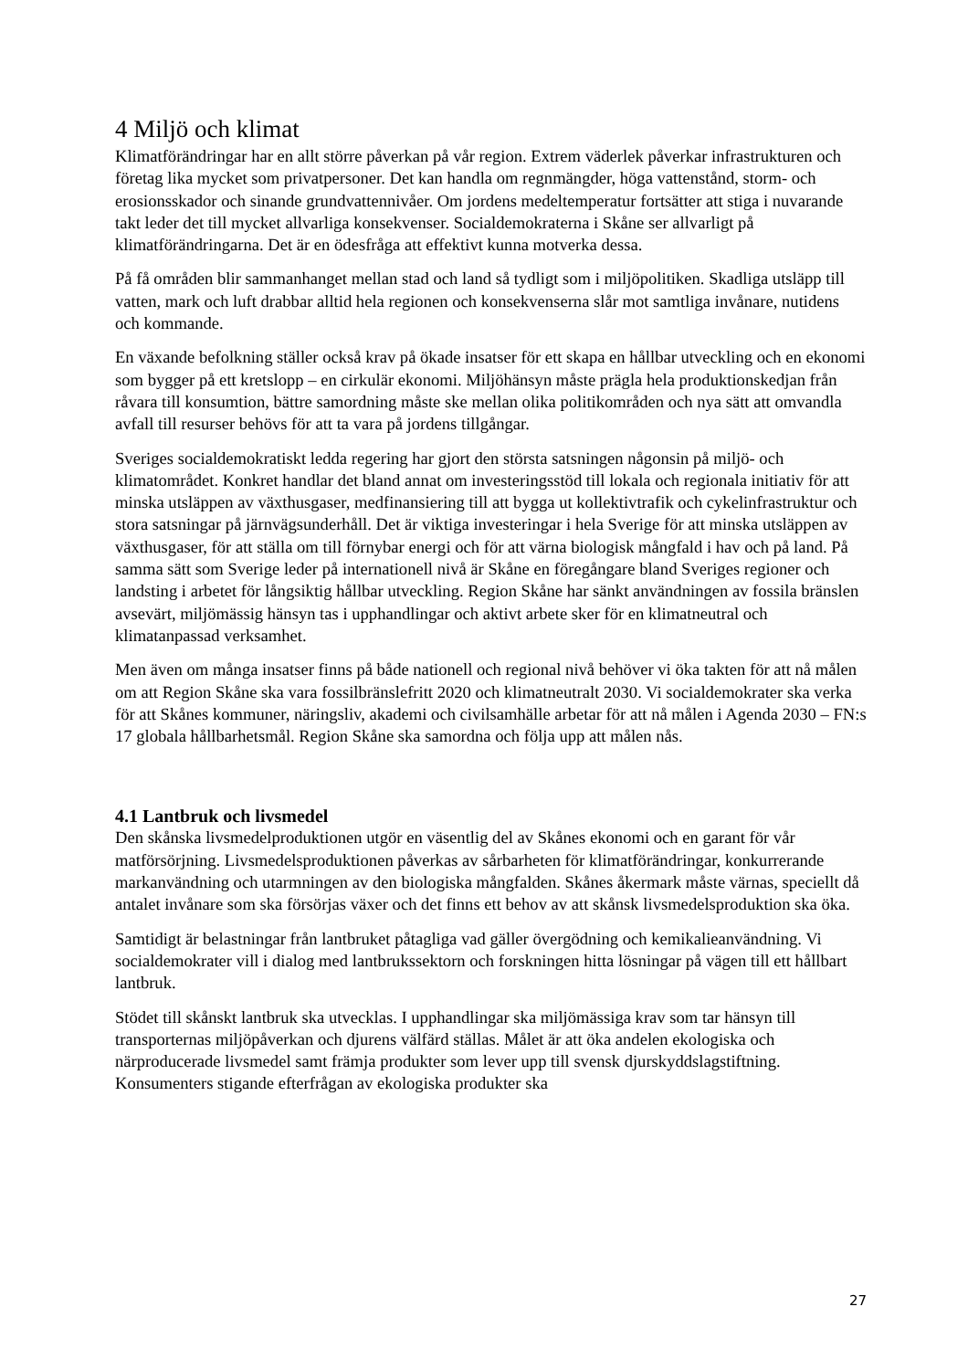4 Miljö och klimat
Klimatförändringar har en allt större påverkan på vår region. Extrem väderlek påverkar infrastrukturen och företag lika mycket som privatpersoner. Det kan handla om regnmängder, höga vattenstånd, storm- och erosionsskador och sinande grundvattennivåer. Om jordens medeltemperatur fortsätter att stiga i nuvarande takt leder det till mycket allvarliga konsekvenser. Socialdemokraterna i Skåne ser allvarligt på klimatförändringarna. Det är en ödesfråga att effektivt kunna motverka dessa.
På få områden blir sammanhanget mellan stad och land så tydligt som i miljöpolitiken. Skadliga utsläpp till vatten, mark och luft drabbar alltid hela regionen och konsekvenserna slår mot samtliga invånare, nutidens och kommande.
En växande befolkning ställer också krav på ökade insatser för ett skapa en hållbar utveckling och en ekonomi som bygger på ett kretslopp – en cirkulär ekonomi. Miljöhänsyn måste prägla hela produktionskedjan från råvara till konsumtion, bättre samordning måste ske mellan olika politikområden och nya sätt att omvandla avfall till resurser behövs för att ta vara på jordens tillgångar.
Sveriges socialdemokratiskt ledda regering har gjort den största satsningen någonsin på miljö- och klimatområdet. Konkret handlar det bland annat om investeringsstöd till lokala och regionala initiativ för att minska utsläppen av växthusgaser, medfinansiering till att bygga ut kollektivtrafik och cykelinfrastruktur och stora satsningar på järnvägsunderhåll. Det är viktiga investeringar i hela Sverige för att minska utsläppen av växthusgaser, för att ställa om till förnybar energi och för att värna biologisk mångfald i hav och på land. På samma sätt som Sverige leder på internationell nivå är Skåne en föregångare bland Sveriges regioner och landsting i arbetet för långsiktig hållbar utveckling. Region Skåne har sänkt användningen av fossila bränslen avsevärt, miljömässig hänsyn tas i upphandlingar och aktivt arbete sker för en klimatneutral och klimatanpassad verksamhet.
Men även om många insatser finns på både nationell och regional nivå behöver vi öka takten för att nå målen om att Region Skåne ska vara fossilbränslefritt 2020 och klimatneutralt 2030. Vi socialdemokrater ska verka för att Skånes kommuner, näringsliv, akademi och civilsamhälle arbetar för att nå målen i Agenda 2030 – FN:s 17 globala hållbarhetsmål. Region Skåne ska samordna och följa upp att målen nås.
4.1 Lantbruk och livsmedel
Den skånska livsmedelproduktionen utgör en väsentlig del av Skånes ekonomi och en garant för vår matförsörjning. Livsmedelsproduktionen påverkas av sårbarheten för klimatförändringar, konkurrerande markanvändning och utarmningen av den biologiska mångfalden. Skånes åkermark måste värnas, speciellt då antalet invånare som ska försörjas växer och det finns ett behov av att skånsk livsmedelsproduktion ska öka.
Samtidigt är belastningar från lantbruket påtagliga vad gäller övergödning och kemikalieanvändning. Vi socialdemokrater vill i dialog med lantbrukssektorn och forskningen hitta lösningar på vägen till ett hållbart lantbruk.
Stödet till skånskt lantbruk ska utvecklas. I upphandlingar ska miljömässiga krav som tar hänsyn till transporternas miljöpåverkan och djurens välfärd ställas. Målet är att öka andelen ekologiska och närproducerade livsmedel samt främja produkter som lever upp till svensk djurskyddslagstiftning. Konsumenters stigande efterfrågan av ekologiska produkter ska
27